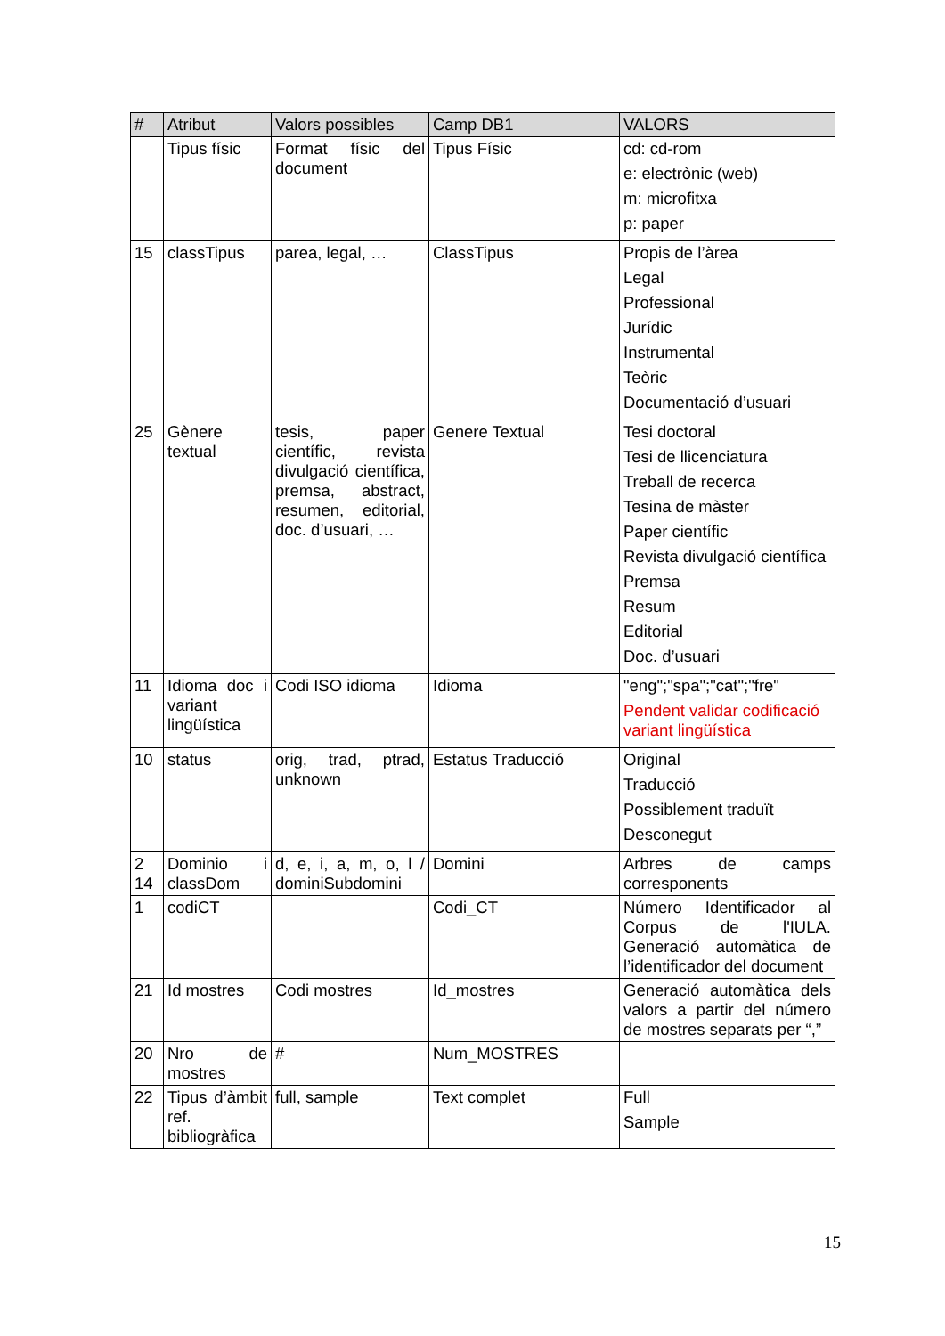| # | Atribut | Valors possibles | Camp DB1 | VALORS |
| --- | --- | --- | --- | --- |
| | Tipus físic | Format físic del document | Tipus Físic | cd: cd-rom e: electrònic (web) m: microfitxa p: paper |
| 15 | classTipus | parea, legal, … | ClassTipus | Propis de l’àrea Legal Professional Jurídic Instrumental Teòric Documentació d’usuari |
| 25 | Gènere textual | tesis, paper científic, revista divulgació científica, premsa, abstract, resumen, editorial, doc. d’usuari, … | Genere Textual | Tesi doctoral Tesi de llicenciatura Treball de recerca Tesina de màster Paper científic Revista divulgació científica Premsa Resum Editorial Doc. d’usuari |
| 11 | Idioma doc i variant lingüística | Codi ISO idioma | Idioma | "eng";"spa";"cat";"fre" Pendent validar codificació variant lingüística |
| 10 | status | orig, trad, ptrad, unknown | Estatus Traducció | Original Traducció Possiblement traduït Desconegut |
| 2 14 | Dominio i classDom | d, e, i, a, m, o, l / dominiSubdomini | Domini | Arbres de camps corresponents |
| 1 | codiCT | | Codi_CT | Número Identificador al Corpus de l'IULA. Generació automàtica de l’identificador del document |
| 21 | Id mostres | Codi mostres | Id_mostres | Generació automàtica dels valors a partir del número de mostres separats per “,” |
| 20 | Nro de mostres | # | Num_MOSTRES | |
| 22 | Tipus d’àmbit ref. bibliogràfica | full, sample | Text complet | Full Sample |
15